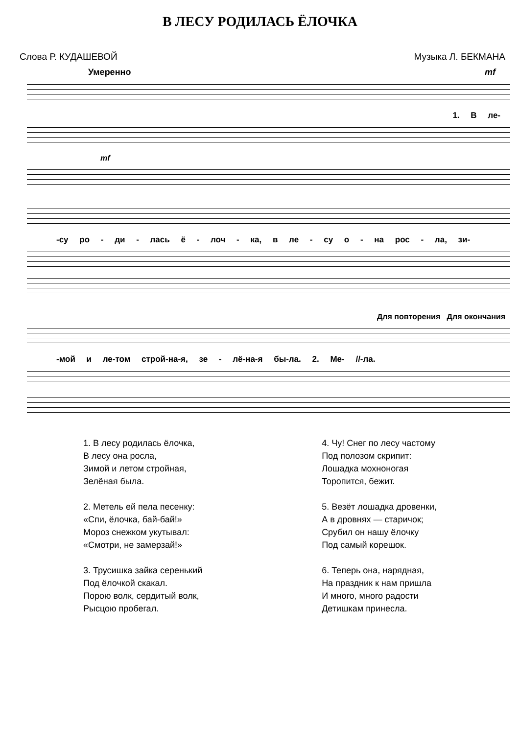В ЛЕСУ РОДИЛАСЬ ЁЛОЧКА
Слова Р. КУДАШЕВОЙ Музыка Л. БЕКМАНА
Умеренно mf
1. В ле-
mf
-су ро - ди - лась ё - лоч - ка, в ле - су о - на рос - ла, зи-
Для повторения Для окончания
-мой и ле-том строй-на-я, зе - лё-на-я бы-ла. 2. Ме- //-ла.
1. В лесу родилась ёлочка,
В лесу она росла,
Зимой и летом стройная,
Зелёная была.
2. Метель ей пела песенку:
«Спи, ёлочка, бай-бай!»
Мороз снежком укутывал:
«Смотри, не замерзай!»
3. Трусишка зайка серенький
Под ёлочкой скакал.
Порою волк, сердитый волк,
Рысцою пробегал.
4. Чу! Снег по лесу частому
Под полозом скрипит:
Лошадка мохноногая
Торопится, бежит.
5. Везёт лошадка дровенки,
А в дровнях — старичок;
Срубил он нашу ёлочку
Под самый корешок.
6. Теперь она, нарядная,
На праздник к нам пришла
И много, много радости
Детишкам принесла.